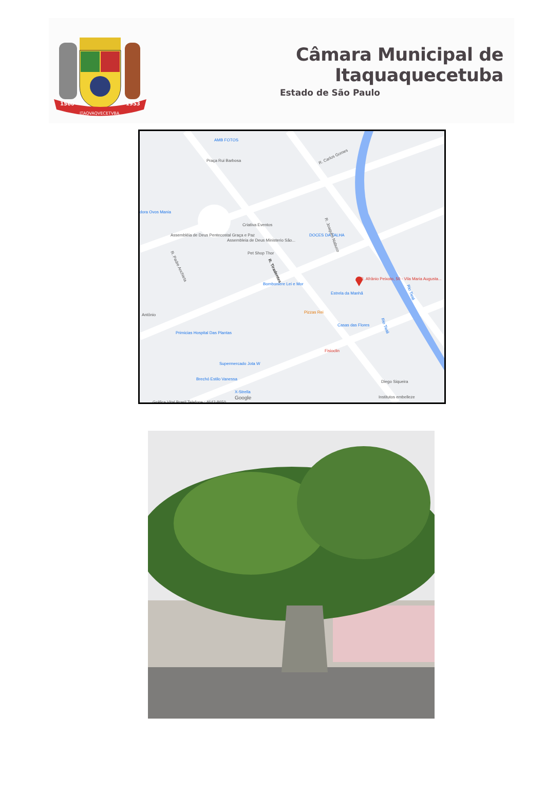1560
1953
ITAQVAQVECETVBA
Câmara Municipal de Itaquaquecetuba
Estado de São Paulo
AMB FOTOS
Praça Rui Barbosa
R. Carlos Gomes
dora Ovos Mania
Criativa Eventos
Assembléia de Deus Pentecostal Graça e Paz
Assembleia de Deus Ministerio São...
DOCES DA TALHA
Pet Shop Thor
R. Tiradentes
R. Padre Anchieta
R. Joaquim Nabuco
R. Afrânio Peixoto, 50 - Vila Maria Augusta...
Bomboniere Lei e Mor
Estrela da Manhã
Rio Tietê
Rio Tietê
Pizzas Rei
Antônio
Primicias Hospital Das Plantas
Casas das Flores
Fisioclin
Supermercado Jota W
Brechó Estilo Vanessa
X-Strella
Diego Siqueira
Gráfica Vital Brasil Telefone : 4642-8650
Institutos embelleze
Google